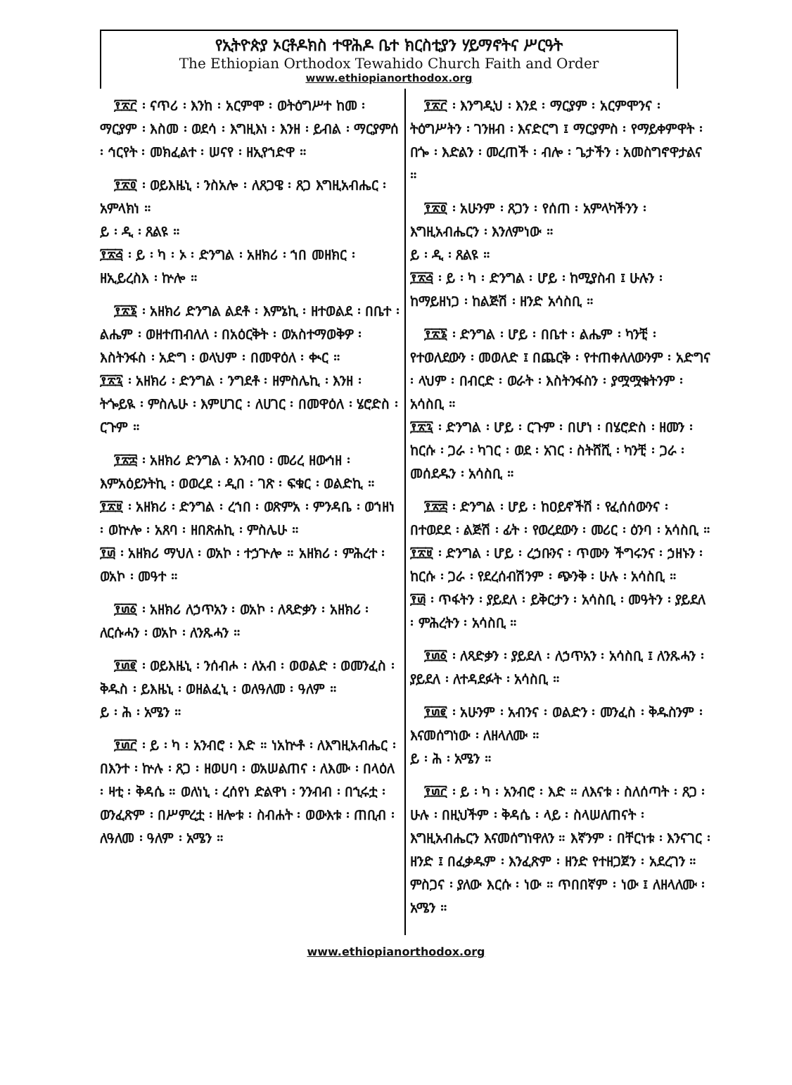የኢትዮጵያ ኦርቶዶክስ ተዋሕዶ ቤተ ክርስቲያን ሃይማኖትና ሥርዓት
The Ethiopian Orthodox Tewahido Church Faith and Order
www.ethiopianorthodox.org
፻፳፫ ፡ ናጥሪ ፡ እንከ ፡ አርምሞ ፡ ወትዕግሥተ ከመ ፡ ማርያም ፡ እስመ ፡ ወደሳ ፡ እግዚእነ ፡ እንዘ ፡ ይብል ፡ ማርያምሰ ፡ ኅርየት ፡ መክፈልተ ፡ ሠናየ ፡ ዘኢየኀድዋ ።
፻፳፬ ፡ ወይእዜኒ ፡ ንስአሎ ፡ ለጸጋዌ ፡ ጸጋ እግዚአብሔር ፡ አምላክነ ።
ይ ፡ ዲ ፡ ጸልዩ ።
፻፳፭ ፡ ይ ፡ ካ ፡ ኦ ፡ ድንግል ፡ አዘክሪ ፡ ኀበ መዘክር ፡ ዘኢይረስእ ፡ ኵሎ ።
፻፳፮ ፡ አዘክሪ ድንግል ልደቶ ፡ እምኔኪ ፡ ዘተወልደ ፡ በቤተ ፡ ልሔም ፡ ወዘተጠብለለ ፡ በአዕርቅት ፡ ወአስተማወቅዎ ፡ እስትንፋስ ፡ አድግ ፡ ወላህም ፡ በመዋዕለ ፡ ቊር ።
፻፳፯ ፡ አዘክሪ ፡ ድንግል ፡ ንግደቶ ፡ ዘምስሌኪ ፡ እንዘ ፡ ትጐይዪ ፡ ምስሌሁ ፡ እምሀገር ፡ ለሀገር ፡ በመዋዕለ ፡ ሄሮድስ ፡ ርጉም ።
፻፳፰ ፡ አዘክሪ ድንግል ፡ አንብዐ ፡ መሪረ ዘውኅዘ ፡ እምአዕይንትኪ ፡ ወወረደ ፡ ዲበ ፡ ገጽ ፡ ፍቁር ፡ ወልድኪ ።
፻፳፱ ፡ አዘክሪ ፡ ድንግል ፡ ረኀበ ፡ ወጽምአ ፡ ምንዳቤ ፡ ወኀዘነ ፡ ወኵሎ ፡ አጸባ ፡ ዘበጽሐኪ ፡ ምስሌሁ ።
፻፴ ፡ አዘክሪ ማህለ ፡ ወአኮ ፡ ተኃጕሎ ። አዘክሪ ፡ ምሕረተ ፡ ወአኮ ፡ መዓተ ።
፻፴፩ ፡ አዘክሪ ለኃጥአን ፡ ወአኮ ፡ ለጻድቃን ፡ አዘክሪ ፡ ለርሱሓን ፡ ወአኮ ፡ ለንጹሓን ።
፻፴፪ ፡ ወይእዜኒ ፡ ንሰብሖ ፡ ለአብ ፡ ወወልድ ፡ ወመንፈስ ፡ ቅዱስ ፡ ይእዜኒ ፡ ወዘልፈኒ ፡ ወለዓለመ ፡ ዓለም ።
ይ ፡ ሕ ፡ አሜን ።
፻፴፫ ፡ ይ ፡ ካ ፡ አንብሮ ፡ እድ ። ነአኵቶ ፡ ለእግዚአብሔር ፡ በእንተ ፡ ኵሉ ፡ ጸጋ ፡ ዘወሀባ ፡ ወአሠልጠና ፡ ለእሙ ፡ በላዕለ ፡ ዛቲ ፡ ቅዳሴ ። ወለነኒ ፡ ረሰየነ ድልዋነ ፡ ንንብብ ፡ በኂሩቷ ፡ ወንፈጽም ፡ በሥምረቷ ፡ ዘሎቱ ፡ ስብሐት ፡ ወውእቱ ፡ ጠቢብ ፡ ለዓለመ ፡ ዓለም ፡ አሜን ።
፻፳፫ ፡ እንግዲህ ፡ እንደ ፡ ማርያም ፡ አርምሞንና ፡ ትዕግሥትን ፡ ገንዘብ ፡ እናድርግ ፤ ማርያምስ ፡ የማይቀምዋት ፡ በጐ ፡ እድልን ፡ መረጠች ፡ ብሎ ፡ ጌታችን ፡ አመስግኖዋታልና ።
፻፳፬ ፡ አሁንም ፡ ጸጋን ፡ የሰጠ ፡ አምላካችንን ፡ እግዚአብሔርን ፡ እንለምነው ።
ይ ፡ ዲ ፡ ጸልዩ ።
፻፳፭ ፡ ይ ፡ ካ ፡ ድንግል ፡ ሆይ ፡ ከሚያስብ ፤ ሁሉን ፡ ከማይዘነጋ ፡ ከልጅሽ ፡ ዘንድ አሳስቢ ።
፻፳፮ ፡ ድንግል ፡ ሆይ ፡ በቤተ ፡ ልሔም ፡ ካንቺ ፡ የተወለደውን ፡ መወለድ ፤ በጨርቅ ፡ የተጠቀለለውንም ፡ አድግና ፡ ላህም ፡ በብርድ ፡ ወራት ፡ እስትንፋስን ፡ ያሟሟቁትንም ፡ አሳስቢ ።
፻፳፯ ፡ ድንግል ፡ ሆይ ፡ ርጉም ፡ በሆነ ፡ በሄሮድስ ፡ ዘመን ፡ ከርሱ ፡ ጋራ ፡ ካገር ፡ ወደ ፡ አገር ፡ ስትሸሺ ፡ ካንቺ ፡ ጋራ ፡ መሰደዱን ፡ አሳስቢ ።
፻፳፰ ፡ ድንግል ፡ ሆይ ፡ ከዐይኖችሽ ፡ የፈሰሰውንና ፡ በተወደደ ፡ ልጅሽ ፡ ፊት ፡ የወረደውን ፡ መሪር ፡ ዕንባ ፡ አሳስቢ ።
፻፳፱ ፡ ድንግል ፡ ሆይ ፡ ረኃቡንና ፡ ጥሙን ችግሩንና ፡ ኃዘኑን ፡ ከርሱ ፡ ጋራ ፡ የደረሰብሽንም ፡ ጭንቅ ፡ ሁሉ ፡ አሳስቢ ።
፻፴ ፡ ጥፋትን ፡ ያይደለ ፡ ይቅርታን ፡ አሳስቢ ፡ መዓትን ፡ ያይደለ ፡ ምሕረትን ፡ አሳስቢ ።
፻፴፩ ፡ ለጻድቃን ፡ ያይደለ ፡ ለኃጥአን ፡ አሳስቢ ፤ ለንጹሓን ፡ ያይደለ ፡ ለተዳደፉት ፡ አሳስቢ ።
፻፴፪ ፡ አሁንም ፡ አብንና ፡ ወልድን ፡ መንፈስ ፡ ቅዱስንም ፡ እናመሰግነው ፡ ለዘላለሙ ።
ይ ፡ ሕ ፡ አሜን ።
፻፴፫ ፡ ይ ፡ ካ ፡ አንብሮ ፡ እድ ። ለእናቱ ፡ ስለሰጣት ፡ ጸጋ ፡ ሁሉ ፡ በዚህችም ፡ ቅዳሴ ፡ ላይ ፡ ስላሠለጠናት ፡ እግዚአብሔርን እናመሰግነዋለን ። እኛንም ፡ በቸርነቱ ፡ እንናገር ፡ ዘንድ ፤ በፈቃዱም ፡ እንፈጽም ፡ ዘንድ የተዘጋጀን ፡ አደረገን ። ምስጋና ፡ ያለው እርሱ ፡ ነው ። ጥበበኛም ፡ ነው ፤ ለዘላለሙ ፡ አሜን ።
www.ethiopianorthodox.org